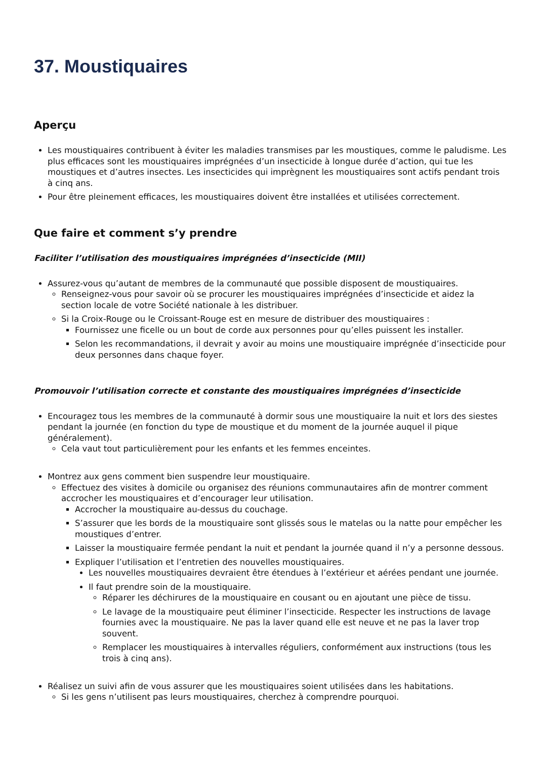37. Moustiquaires
Aperçu
Les moustiquaires contribuent à éviter les maladies transmises par les moustiques, comme le paludisme. Les plus efficaces sont les moustiquaires imprégnées d’un insecticide à longue durée d’action, qui tue les moustiques et d’autres insectes. Les insecticides qui imprègnent les moustiquaires sont actifs pendant trois à cinq ans.
Pour être pleinement efficaces, les moustiquaires doivent être installées et utilisées correctement.
Que faire et comment s’y prendre
Faciliter l’utilisation des moustiquaires imprégnées d’insecticide (MII)
Assurez-vous qu’autant de membres de la communauté que possible disposent de moustiquaires.
Renseignez-vous pour savoir où se procurer les moustiquaires imprégnées d’insecticide et aidez la section locale de votre Société nationale à les distribuer.
Si la Croix-Rouge ou le Croissant-Rouge est en mesure de distribuer des moustiquaires :
Fournissez une ficelle ou un bout de corde aux personnes pour qu’elles puissent les installer.
Selon les recommandations, il devrait y avoir au moins une moustiquaire imprégnée d’insecticide pour deux personnes dans chaque foyer.
Promouvoir l’utilisation correcte et constante des moustiquaires imprégnées d’insecticide
Encouragez tous les membres de la communauté à dormir sous une moustiquaire la nuit et lors des siestes pendant la journée (en fonction du type de moustique et du moment de la journée auquel il pique généralement).
Cela vaut tout particulièrement pour les enfants et les femmes enceintes.
Montrez aux gens comment bien suspendre leur moustiquaire.
Effectuez des visites à domicile ou organisez des réunions communautaires afin de montrer comment accrocher les moustiquaires et d’encourager leur utilisation.
Accrocher la moustiquaire au-dessus du couchage.
S’assurer que les bords de la moustiquaire sont glissés sous le matelas ou la natte pour empêcher les moustiques d’entrer.
Laisser la moustiquaire fermée pendant la nuit et pendant la journée quand il n’y a personne dessous.
Expliquer l’utilisation et l’entretien des nouvelles moustiquaires.
Les nouvelles moustiquaires devraient être étendues à l’extérieur et aérées pendant une journée.
Il faut prendre soin de la moustiquaire.
Réparer les déchirures de la moustiquaire en cousant ou en ajoutant une pièce de tissu.
Le lavage de la moustiquaire peut éliminer l’insecticide. Respecter les instructions de lavage fournies avec la moustiquaire. Ne pas la laver quand elle est neuve et ne pas la laver trop souvent.
Remplacer les moustiquaires à intervalles réguliers, conformément aux instructions (tous les trois à cinq ans).
Réalisez un suivi afin de vous assurer que les moustiquaires soient utilisées dans les habitations.
Si les gens n’utilisent pas leurs moustiquaires, cherchez à comprendre pourquoi.